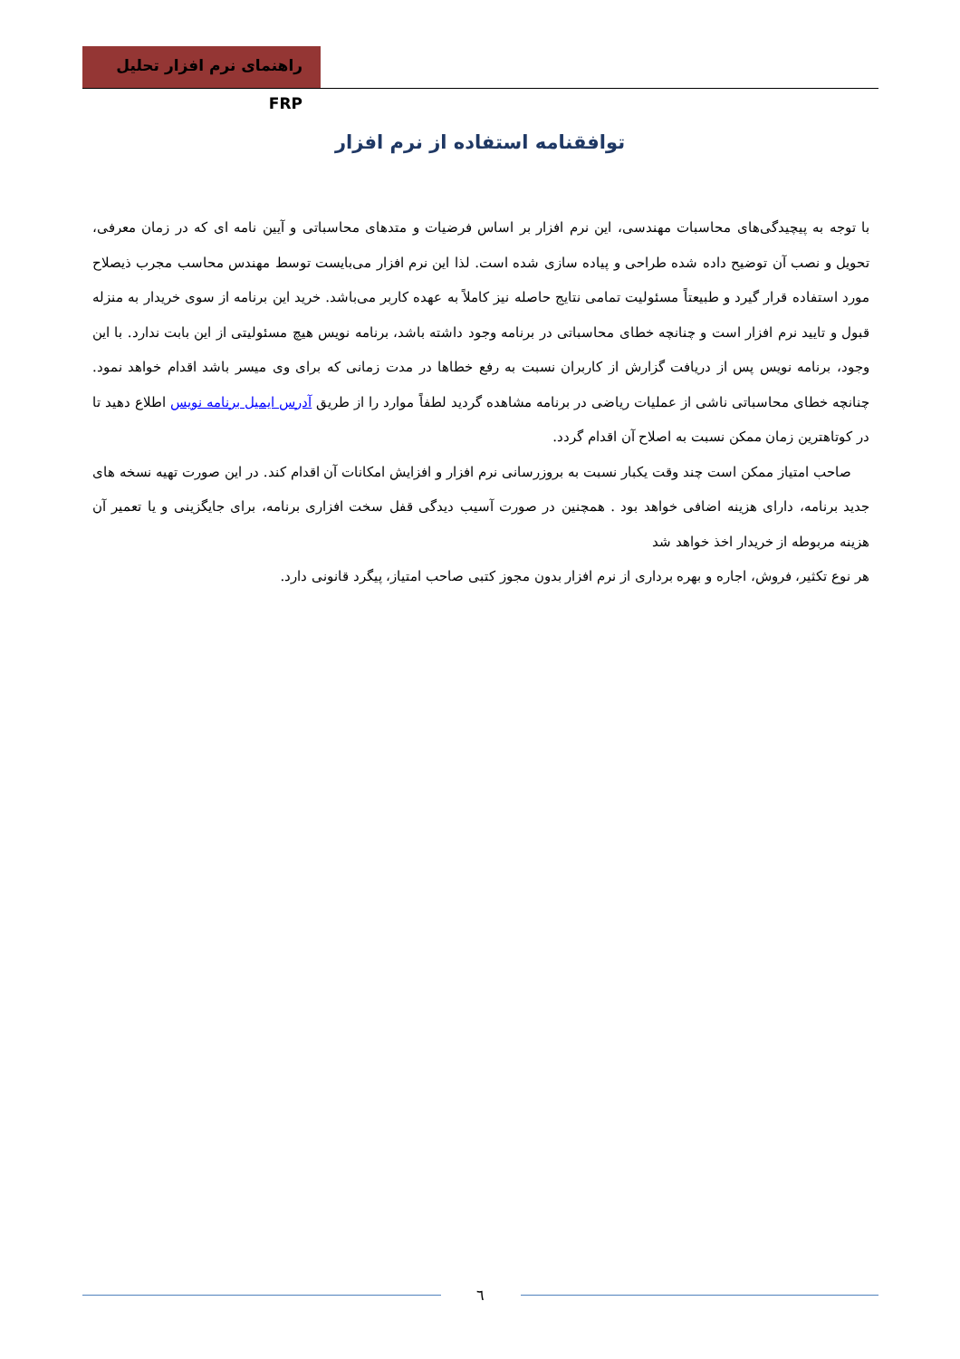راهنمای نرم افزار تحلیل FRP
توافقنامه استفاده از نرم افزار
با توجه به پیچیدگی‌های محاسبات مهندسی، این نرم افزار بر اساس فرضیات و متدهای محاسباتی و آیین نامه ای که در زمان معرفی، تحویل و نصب آن توضیح داده شده طراحی و پیاده سازی شده است. لذا این نرم افزار می‌بایست توسط مهندس محاسب مجرب ذیصلاح مورد استفاده قرار گیرد و طبیعتاً مسئولیت تمامی نتایج حاصله نیز کاملاً به عهده کاربر می‌باشد. خرید این برنامه از سوی خریدار به منزله قبول و تایید نرم افزار است و چنانچه خطای محاسباتی در برنامه وجود داشته باشد، برنامه نویس هیچ مسئولیتی از این بابت ندارد. با این وجود، برنامه نویس پس از دریافت گزارش از کاربران نسبت به رفع خطاها در مدت زمانی که برای وی میسر باشد اقدام خواهد نمود. چنانچه خطای محاسباتی ناشی از عملیات ریاضی در برنامه مشاهده گردید لطفاً موارد را از طریق آدرس ایمیل برنامه نویس اطلاع دهید تا در کوتاهترین زمان ممکن نسبت به اصلاح آن اقدام گردد.
صاحب امتیاز ممکن است چند وقت یکبار نسبت به بروزرسانی نرم افزار و افزایش امکانات آن اقدام کند. در این صورت تهیه نسخه های جدید برنامه، دارای هزینه اضافی خواهد بود . همچنین در صورت آسیب دیدگی قفل سخت افزاری برنامه، برای جایگزینی و یا تعمیر آن هزینه مربوطه از خریدار اخذ خواهد شد
هر نوع تکثیر، فروش، اجاره و بهره برداری از نرم افزار بدون مجوز کتبی صاحب امتیاز، پیگرد قانونی دارد.
٦